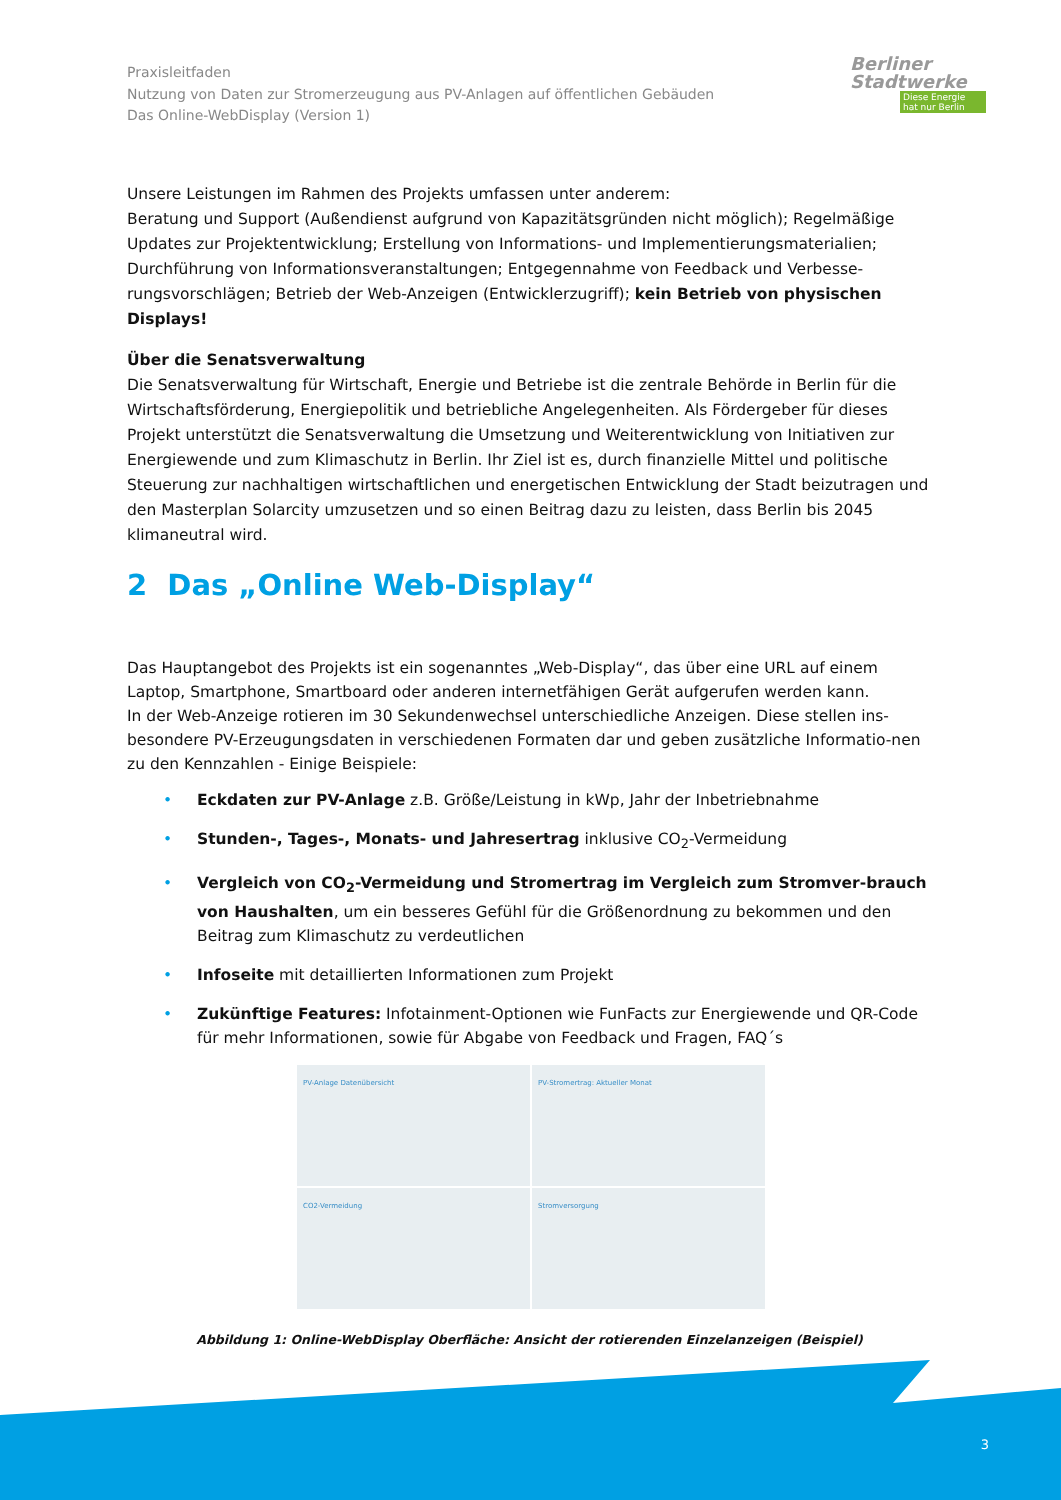Praxisleitfaden
Nutzung von Daten zur Stromerzeugung aus PV-Anlagen auf öffentlichen Gebäuden
Das Online-WebDisplay (Version 1)
Berliner
Stadtwerke
Diese Energie
hat nur Berlin
Unsere Leistungen im Rahmen des Projekts umfassen unter anderem:
Beratung und Support (Außendienst aufgrund von Kapazitätsgründen nicht möglich); Regelmäßige Updates zur Projektentwicklung; Erstellung von Informations- und Implementierungsmaterialien; Durchführung von Informationsveranstaltungen; Entgegennahme von Feedback und Verbesse-rungsvorschlägen; Betrieb der Web-Anzeigen (Entwicklerzugriff); kein Betrieb von physischen Displays!
Über die Senatsverwaltung
Die Senatsverwaltung für Wirtschaft, Energie und Betriebe ist die zentrale Behörde in Berlin für die Wirtschaftsförderung, Energiepolitik und betriebliche Angelegenheiten. Als Fördergeber für dieses Projekt unterstützt die Senatsverwaltung die Umsetzung und Weiterentwicklung von Initiativen zur Energiewende und zum Klimaschutz in Berlin. Ihr Ziel ist es, durch finanzielle Mittel und politische Steuerung zur nachhaltigen wirtschaftlichen und energetischen Entwicklung der Stadt beizutragen und den Masterplan Solarcity umzusetzen und so einen Beitrag dazu zu leisten, dass Berlin bis 2045 klimaneutral wird.
2 Das „Online Web-Display“
Das Hauptangebot des Projekts ist ein sogenanntes „Web-Display“, das über eine URL auf einem Laptop, Smartphone, Smartboard oder anderen internetfähigen Gerät aufgerufen werden kann.
In der Web-Anzeige rotieren im 30 Sekundenwechsel unterschiedliche Anzeigen. Diese stellen ins-besondere PV-Erzeugungsdaten in verschiedenen Formaten dar und geben zusätzliche Informatio-nen zu den Kennzahlen - Einige Beispiele:
• Eckdaten zur PV-Anlage z.B. Größe/Leistung in kWp, Jahr der Inbetriebnahme
• Stunden-, Tages-, Monats- und Jahresertrag inklusive CO<sub>2</sub>-Vermeidung
• Vergleich von CO<sub>2</sub>-Vermeidung und Stromertrag im Vergleich zum Stromver-brauch von Haushalten, um ein besseres Gefühl für die Größenordnung zu bekommen und den Beitrag zum Klimaschutz zu verdeutlichen
• Infoseite mit detaillierten Informationen zum Projekt
• Zukünftige Features: Infotainment-Optionen wie FunFacts zur Energiewende und QR-Code für mehr Informationen, sowie für Abgabe von Feedback und Fragen, FAQ´s
PV-Anlage Datenübersicht
PV-Stromertrag: Aktueller Monat
CO2-Vermeidung
Stromversorgung
Abbildung 1: Online-WebDisplay Oberfläche: Ansicht der rotierenden Einzelanzeigen (Beispiel)
3